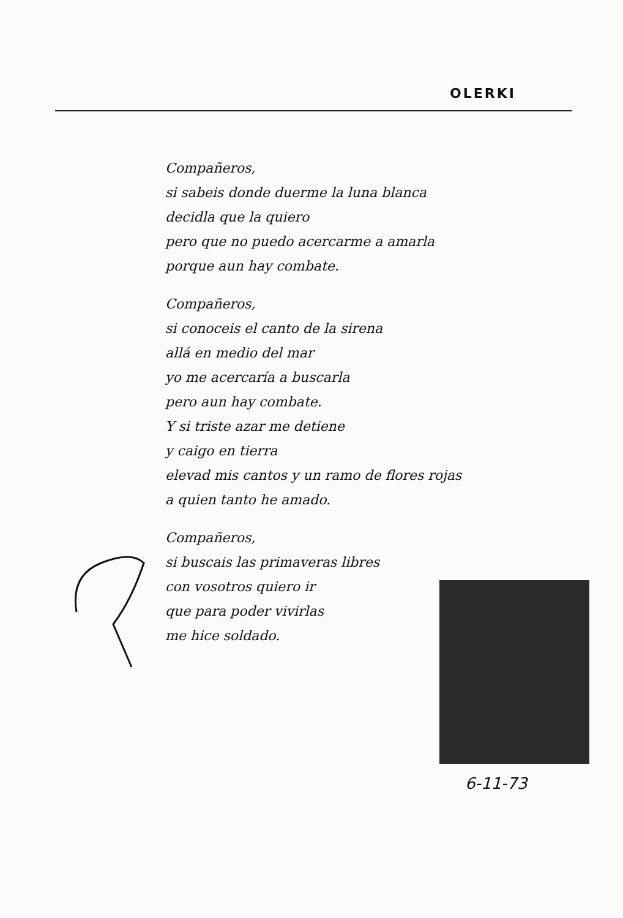OLERKI
Compañeros,
si sabeis donde duerme la luna blanca
decidla que la quiero
pero que no puedo acercarme a amarla
porque aun hay combate.
Compañeros,
si conoceis el canto de la sirena
allá en medio del mar
yo me acercaría a buscarla
pero aun hay combate.
Y si triste azar me detiene
y caigo en tierra
elevad mis cantos y un ramo de flores rojas
a quien tanto he amado.
Compañeros,
si buscais las primaveras libres
con vosotros quiero ir
que para poder vivirlas
me hice soldado.
6-11-73